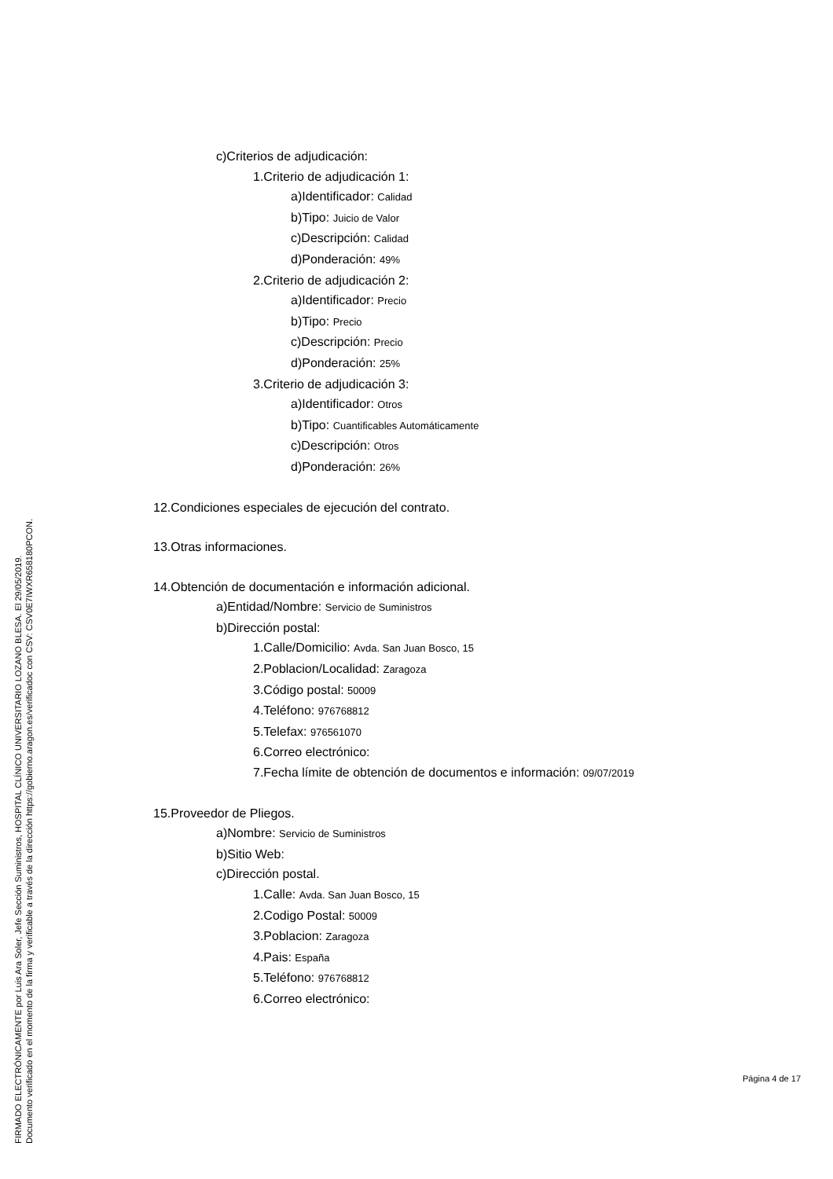FIRMADO ELECTRÓNICAMENTE por Luis Ara Soler, Jefe Sección Suministros, HOSPITAL CLÍNICO UNIVERSITARIO LOZANO BLESA. El 29/05/2019.
Documento verificado en el momento de la firma y verificable a través de la dirección https://gobierno.aragon.es/verificadoc con CSV: CSV0E7IWXR658180PCON.
c)Criterios de adjudicación:
1.Criterio de adjudicación 1:
a)Identificador: Calidad
b)Tipo: Juicio de Valor
c)Descripción: Calidad
d)Ponderación: 49%
2.Criterio de adjudicación 2:
a)Identificador: Precio
b)Tipo: Precio
c)Descripción: Precio
d)Ponderación: 25%
3.Criterio de adjudicación 3:
a)Identificador: Otros
b)Tipo: Cuantificables Automáticamente
c)Descripción: Otros
d)Ponderación: 26%
12.Condiciones especiales de ejecución del contrato.
13.Otras informaciones.
14.Obtención de documentación e información adicional.
a)Entidad/Nombre: Servicio de Suministros
b)Dirección postal:
1.Calle/Domicilio: Avda. San Juan Bosco, 15
2.Poblacion/Localidad: Zaragoza
3.Código postal: 50009
4.Teléfono: 976768812
5.Telefax: 976561070
6.Correo electrónico:
7.Fecha límite de obtención de documentos e información: 09/07/2019
15.Proveedor de Pliegos.
a)Nombre: Servicio de Suministros
b)Sitio Web:
c)Dirección postal.
1.Calle: Avda. San Juan Bosco, 15
2.Codigo Postal: 50009
3.Poblacion: Zaragoza
4.Pais: España
5.Teléfono: 976768812
6.Correo electrónico:
Página 4 de 17